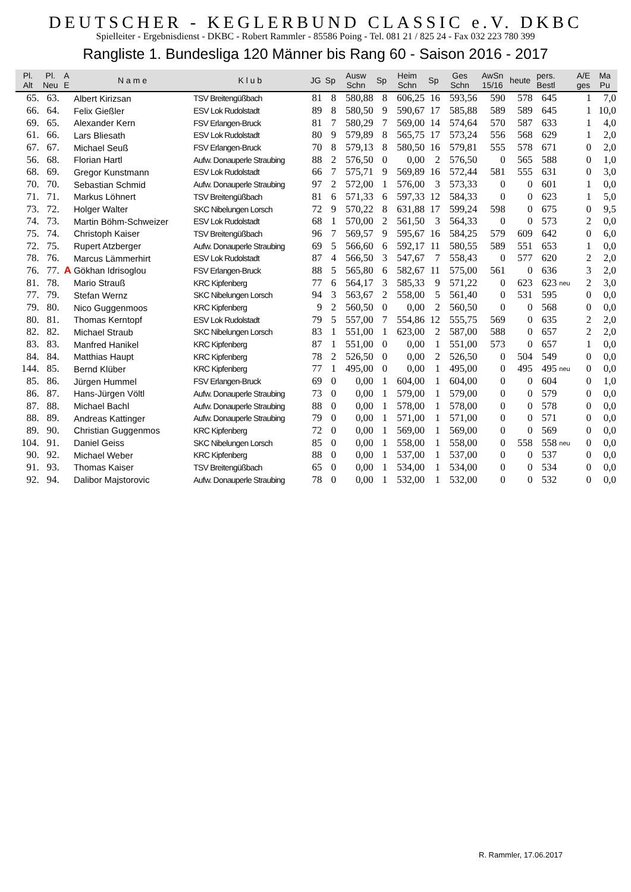DEUTSCHER - KEGLERBUND CLASSIC e.V. DKBC
Spielleiter - Ergebnisdienst - DKBC - Robert Rammler - 85586 Poing - Tel. 081 21 / 825 24 - Fax 032 223 780 399
Rangliste 1. Bundesliga 120 Männer bis Rang 60 - Saison 2016 - 2017
| Pl. Alt | Pl. Neu | A E | N a m e | K l u b | JG | Sp | Ausw Schn | Sp | Heim Schn | Sp | Ges Schn | AwSn 15/16 | heute | pers. Bestl | | A/E ges | Ma Pu |
| --- | --- | --- | --- | --- | --- | --- | --- | --- | --- | --- | --- | --- | --- | --- | --- | --- | --- |
| 65. | 63. | | Albert Kirizsan | TSV Breitengüßbach | 81 | 8 | 580,88 | 8 | 606,25 | 16 | 593,56 | 590 | 578 | 645 | | 1 | 7,0 |
| 66. | 64. | | Felix Gießler | ESV Lok Rudolstadt | 89 | 8 | 580,50 | 9 | 590,67 | 17 | 585,88 | 589 | 589 | 645 | | 1 | 10,0 |
| 69. | 65. | | Alexander Kern | FSV Erlangen-Bruck | 81 | 7 | 580,29 | 7 | 569,00 | 14 | 574,64 | 570 | 587 | 633 | | 1 | 4,0 |
| 61. | 66. | | Lars Bliesath | ESV Lok Rudolstadt | 80 | 9 | 579,89 | 8 | 565,75 | 17 | 573,24 | 556 | 568 | 629 | | 1 | 2,0 |
| 67. | 67. | | Michael Seuß | FSV Erlangen-Bruck | 70 | 8 | 579,13 | 8 | 580,50 | 16 | 579,81 | 555 | 578 | 671 | | 0 | 2,0 |
| 56. | 68. | | Florian Hartl | Aufw. Donauperle Straubing | 88 | 2 | 576,50 | 0 | 0,00 | 2 | 576,50 | 0 | 565 | 588 | | 0 | 1,0 |
| 68. | 69. | | Gregor Kunstmann | ESV Lok Rudolstadt | 66 | 7 | 575,71 | 9 | 569,89 | 16 | 572,44 | 581 | 555 | 631 | | 0 | 3,0 |
| 70. | 70. | | Sebastian Schmid | Aufw. Donauperle Straubing | 97 | 2 | 572,00 | 1 | 576,00 | 3 | 573,33 | 0 | 0 | 601 | | 1 | 0,0 |
| 71. | 71. | | Markus Löhnert | TSV Breitengüßbach | 81 | 6 | 571,33 | 6 | 597,33 | 12 | 584,33 | 0 | 0 | 623 | | 1 | 5,0 |
| 73. | 72. | | Holger Walter | SKC Nibelungen Lorsch | 72 | 9 | 570,22 | 8 | 631,88 | 17 | 599,24 | 598 | 0 | 675 | | 0 | 9,5 |
| 74. | 73. | | Martin Böhm-Schweizer | ESV Lok Rudolstadt | 68 | 1 | 570,00 | 2 | 561,50 | 3 | 564,33 | 0 | 0 | 573 | | 2 | 0,0 |
| 75. | 74. | | Christoph Kaiser | TSV Breitengüßbach | 96 | 7 | 569,57 | 9 | 595,67 | 16 | 584,25 | 579 | 609 | 642 | | 0 | 6,0 |
| 72. | 75. | | Rupert Atzberger | Aufw. Donauperle Straubing | 69 | 5 | 566,60 | 6 | 592,17 | 11 | 580,55 | 589 | 551 | 653 | | 1 | 0,0 |
| 78. | 76. | | Marcus Lämmerhirt | ESV Lok Rudolstadt | 87 | 4 | 566,50 | 3 | 547,67 | 7 | 558,43 | 0 | 577 | 620 | | 2 | 2,0 |
| 76. | 77. | A | Gökhan Idrisoglou | FSV Erlangen-Bruck | 88 | 5 | 565,80 | 6 | 582,67 | 11 | 575,00 | 561 | 0 | 636 | | 3 | 2,0 |
| 81. | 78. | | Mario Strauß | KRC Kipfenberg | 77 | 6 | 564,17 | 3 | 585,33 | 9 | 571,22 | 0 | 623 | 623 | neu | 2 | 3,0 |
| 77. | 79. | | Stefan Wernz | SKC Nibelungen Lorsch | 94 | 3 | 563,67 | 2 | 558,00 | 5 | 561,40 | 0 | 531 | 595 | | 0 | 0,0 |
| 79. | 80. | | Nico Guggenmoos | KRC Kipfenberg | 9 | 2 | 560,50 | 0 | 0,00 | 2 | 560,50 | 0 | 0 | 568 | | 0 | 0,0 |
| 80. | 81. | | Thomas Kerntopf | ESV Lok Rudolstadt | 79 | 5 | 557,00 | 7 | 554,86 | 12 | 555,75 | 569 | 0 | 635 | | 2 | 2,0 |
| 82. | 82. | | Michael Straub | SKC Nibelungen Lorsch | 83 | 1 | 551,00 | 1 | 623,00 | 2 | 587,00 | 588 | 0 | 657 | | 2 | 2,0 |
| 83. | 83. | | Manfred Hanikel | KRC Kipfenberg | 87 | 1 | 551,00 | 0 | 0,00 | 1 | 551,00 | 573 | 0 | 657 | | 1 | 0,0 |
| 84. | 84. | | Matthias Haupt | KRC Kipfenberg | 78 | 2 | 526,50 | 0 | 0,00 | 2 | 526,50 | 0 | 504 | 549 | | 0 | 0,0 |
| 144. | 85. | | Bernd Klüber | KRC Kipfenberg | 77 | 1 | 495,00 | 0 | 0,00 | 1 | 495,00 | 0 | 495 | 495 | neu | 0 | 0,0 |
| 85. | 86. | | Jürgen Hummel | FSV Erlangen-Bruck | 69 | 0 | 0,00 | 1 | 604,00 | 1 | 604,00 | 0 | 0 | 604 | | 0 | 1,0 |
| 86. | 87. | | Hans-Jürgen Völtl | Aufw. Donauperle Straubing | 73 | 0 | 0,00 | 1 | 579,00 | 1 | 579,00 | 0 | 0 | 579 | | 0 | 0,0 |
| 87. | 88. | | Michael Bachl | Aufw. Donauperle Straubing | 88 | 0 | 0,00 | 1 | 578,00 | 1 | 578,00 | 0 | 0 | 578 | | 0 | 0,0 |
| 88. | 89. | | Andreas Kattinger | Aufw. Donauperle Straubing | 79 | 0 | 0,00 | 1 | 571,00 | 1 | 571,00 | 0 | 0 | 571 | | 0 | 0,0 |
| 89. | 90. | | Christian Guggenmos | KRC Kipfenberg | 72 | 0 | 0,00 | 1 | 569,00 | 1 | 569,00 | 0 | 0 | 569 | | 0 | 0,0 |
| 104. | 91. | | Daniel Geiss | SKC Nibelungen Lorsch | 85 | 0 | 0,00 | 1 | 558,00 | 1 | 558,00 | 0 | 558 | 558 | neu | 0 | 0,0 |
| 90. | 92. | | Michael Weber | KRC Kipfenberg | 88 | 0 | 0,00 | 1 | 537,00 | 1 | 537,00 | 0 | 0 | 537 | | 0 | 0,0 |
| 91. | 93. | | Thomas Kaiser | TSV Breitengüßbach | 65 | 0 | 0,00 | 1 | 534,00 | 1 | 534,00 | 0 | 0 | 534 | | 0 | 0,0 |
| 92. | 94. | | Dalibor Majstorovic | Aufw. Donauperle Straubing | 78 | 0 | 0,00 | 1 | 532,00 | 1 | 532,00 | 0 | 0 | 532 | | 0 | 0,0 |
R. Rammler, 17.06.2017